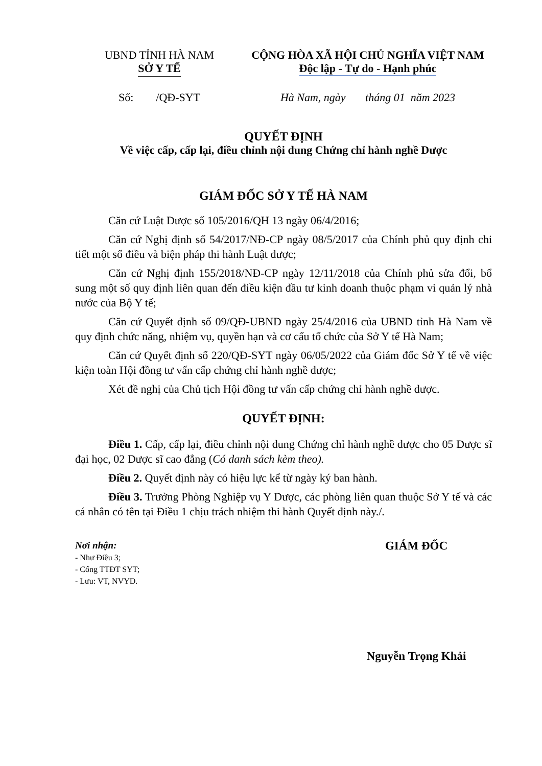UBND TỈNH HÀ NAM
SỞ Y TẾ
CỘNG HÒA XÃ HỘI CHỦ NGHĨA VIỆT NAM
Độc lập - Tự do - Hạnh phúc
Số: /QĐ-SYT Hà Nam, ngày tháng 01 năm 2023
QUYẾT ĐỊNH
Về việc cấp, cấp lại, điều chỉnh nội dung Chứng chỉ hành nghề Dược
GIÁM ĐỐC SỞ Y TẾ HÀ NAM
Căn cứ Luật Dược số 105/2016/QH 13 ngày 06/4/2016;
Căn cứ Nghị định số 54/2017/NĐ-CP ngày 08/5/2017 của Chính phủ quy định chi tiết một số điều và biện pháp thi hành Luật dược;
Căn cứ Nghị định 155/2018/NĐ-CP ngày 12/11/2018 của Chính phủ sửa đổi, bổ sung một số quy định liên quan đến điều kiện đầu tư kinh doanh thuộc phạm vi quản lý nhà nước của Bộ Y tế;
Căn cứ Quyết định số 09/QĐ-UBND ngày 25/4/2016 của UBND tỉnh Hà Nam về quy định chức năng, nhiệm vụ, quyền hạn và cơ cấu tổ chức của Sở Y tế Hà Nam;
Căn cứ Quyết định số 220/QĐ-SYT ngày 06/05/2022 của Giám đốc Sở Y tế về việc kiện toàn Hội đồng tư vấn cấp chứng chỉ hành nghề dược;
Xét đề nghị của Chủ tịch Hội đồng tư vấn cấp chứng chỉ hành nghề dược.
QUYẾT ĐỊNH:
Điều 1. Cấp, cấp lại, điều chỉnh nội dung Chứng chỉ hành nghề dược cho 05 Dược sĩ đại học, 02 Dược sĩ cao đẳng (Có danh sách kèm theo).
Điều 2. Quyết định này có hiệu lực kể từ ngày ký ban hành.
Điều 3. Trưởng Phòng Nghiệp vụ Y Dược, các phòng liên quan thuộc Sở Y tế và các cá nhân có tên tại Điều 1 chịu trách nhiệm thi hành Quyết định này./.
Nơi nhận:
- Như Điều 3;
- Cổng TTĐT SYT;
- Lưu: VT, NVYD.
GIÁM ĐỐC
Nguyễn Trọng Khải